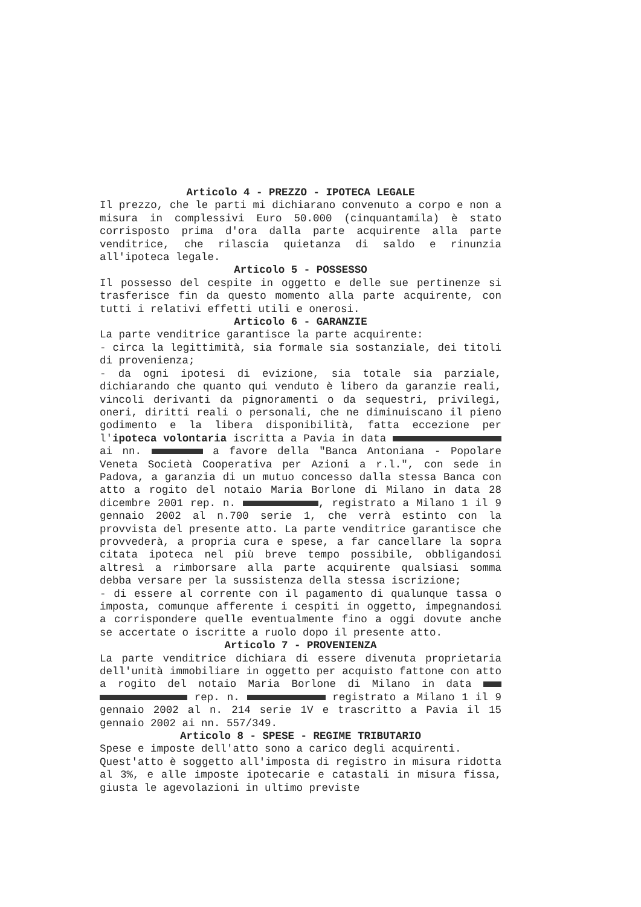Articolo 4 - PREZZO - IPOTECA LEGALE
Il prezzo, che le parti mi dichiarano convenuto a corpo e non a misura in complessivi Euro 50.000 (cinquantamila) è stato corrisposto prima d'ora dalla parte acquirente alla parte venditrice, che rilascia quietanza di saldo e rinunzia all'ipoteca legale.
Articolo 5 - POSSESSO
Il possesso del cespite in oggetto e delle sue pertinenze si trasferisce fin da questo momento alla parte acquirente, con tutti i relativi effetti utili e onerosi.
Articolo 6 - GARANZIE
La parte venditrice garantisce la parte acquirente:
- circa la legittimità, sia formale sia sostanziale, dei titoli di provenienza;
- da ogni ipotesi di evizione, sia totale sia parziale, dichiarando che quanto qui venduto è libero da garanzie reali, vincoli derivanti da pignoramenti o da sequestri, privilegi, oneri, diritti reali o personali, che ne diminuiscano il pieno godimento e la libera disponibilità, fatta eccezione per l'ipoteca volontaria iscritta a Pavia in data ai nn. a favore della "Banca Antoniana - Popolare Veneta Società Cooperativa per Azioni a r.l.", con sede in Padova, a garanzia di un mutuo concesso dalla stessa Banca con atto a rogito del notaio Maria Borlone di Milano in data 28 dicembre 2001 rep. n. , registrato a Milano 1 il 9 gennaio 2002 al n.700 serie 1, che verrà estinto con la provvista del presente atto. La parte venditrice garantisce che provvederà, a propria cura e spese, a far cancellare la sopra citata ipoteca nel più breve tempo possibile, obbligandosi altresì a rimborsare alla parte acquirente qualsiasi somma debba versare per la sussistenza della stessa iscrizione;
- di essere al corrente con il pagamento di qualunque tassa o imposta, comunque afferente i cespiti in oggetto, impegnandosi a corrispondere quelle eventualmente fino a oggi dovute anche se accertate o iscritte a ruolo dopo il presente atto.
Articolo 7 - PROVENIENZA
La parte venditrice dichiara di essere divenuta proprietaria dell'unità immobiliare in oggetto per acquisto fattone con atto a rogito del notaio Maria Borlone di Milano in data rep. n. registrato a Milano 1 il 9 gennaio 2002 al n. 214 serie 1V e trascritto a Pavia il 15 gennaio 2002 ai nn. 557/349.
Articolo 8 - SPESE - REGIME TRIBUTARIO
Spese e imposte dell'atto sono a carico degli acquirenti.
Quest'atto è soggetto all'imposta di registro in misura ridotta al 3%, e alle imposte ipotecarie e catastali in misura fissa, giusta le agevolazioni in ultimo previste